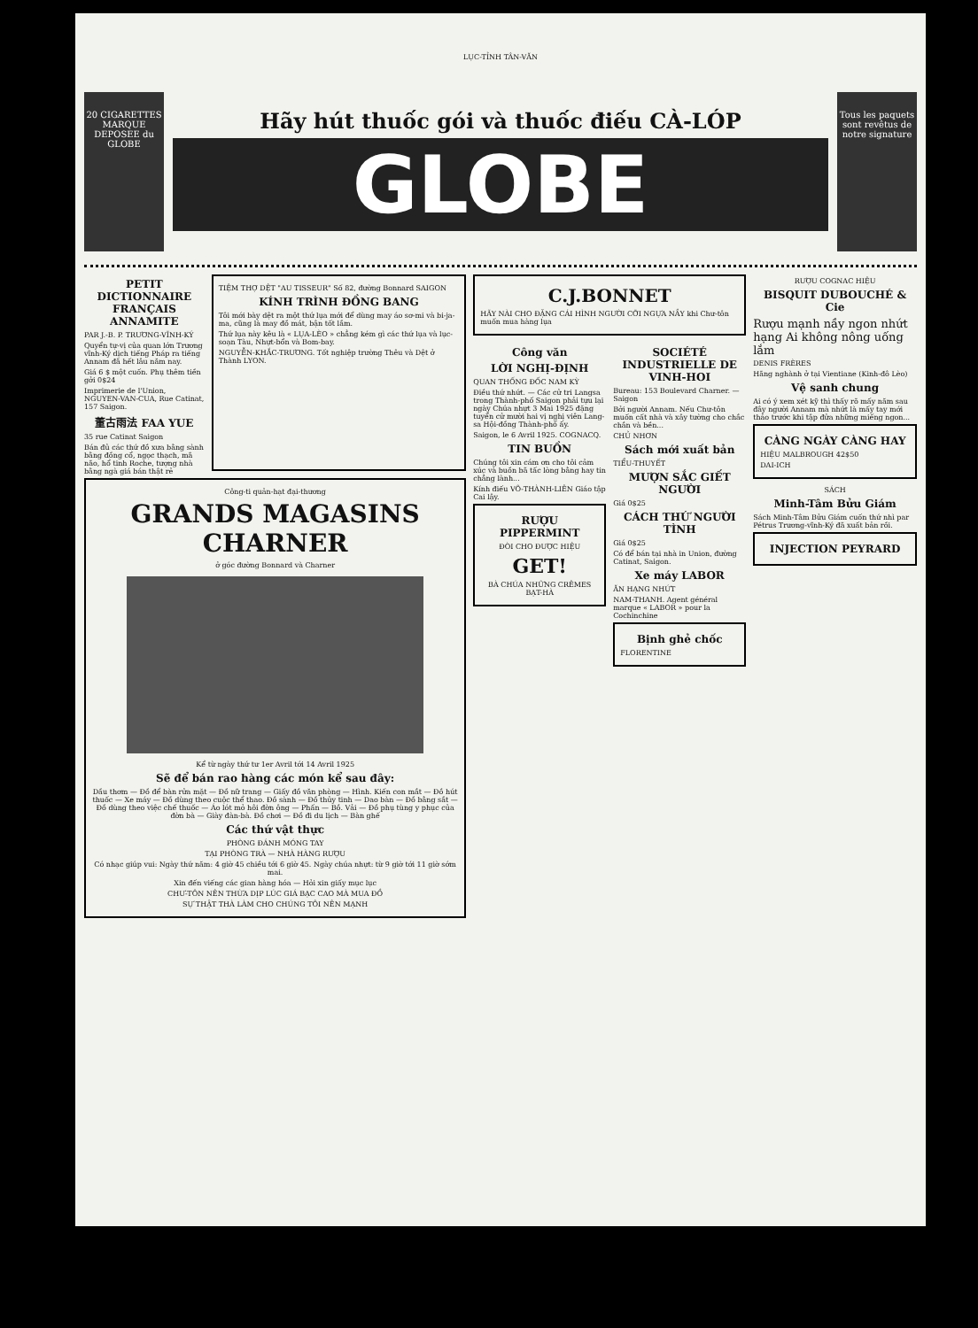LỤC-TỈNH TÂN-VĂN
20 CIGARETTES MARQUE DEPOSEE du GLOBE
Hãy hút thuốc gói và thuốc điếu CÀ-LÓP
GLOBE
Tous les paquets sont revêtus de notre signature
PETIT DICTIONNAIRE FRANÇAIS ANNAMITE
PAR J.-B. P. TRƯƠNG-VĨNH-KÝ
Quyển tự-vị của quan lớn Trương vĩnh-Ký dịch tiếng Pháp ra tiếng Annam đã hết lâu năm nay.
Giá 6 $ một cuốn. Phụ thêm tiền gởi 0$24
Imprimerie de l'Union, NGUYEN-VAN-CUA, Rue Catinat, 157 Saigon.
董古雨法 FAA YUE
35 rue Catinat Saigon
Bán đủ các thứ đồ xưa bằng sành bằng đồng cổ, ngọc thạch, mã não, hổ tinh Roche, tượng nhà bằng ngà giá bán thật rẻ
TIỆM THỢ DỆT "AU TISSEUR" Số 82, đường Bonnard SAIGON
KÍNH TRÌNH ĐỒNG BANG
Tôi mới bày dệt ra một thứ lụa mới để dùng may áo sơ-mi và bi-ja-ma, cũng là may đồ mát, bận tốt lắm.
Thứ lụa này kêu là « LỤA-LÈO » chẳng kém gì các thứ lụa và lục-soạn Tàu, Nhựt-bổn và Bom-bay.
NGUYỄN-KHẮC-TRƯƠNG. Tốt nghiệp trường Thêu và Dệt ở Thành LYON.
Công-ti quản-hạt đại-thương
GRANDS MAGASINS CHARNER
ở góc đường Bonnard và Charner
Kể từ ngày thứ tư 1er Avril tới 14 Avril 1925
Sẽ để bán rao hàng các món kể sau đây:
Dầu thơm — Đồ để bàn rửa mặt — Đồ nữ trang — Giấy đồ văn phòng — Hình. Kiến con mắt — Đồ hút thuốc — Xe máy — Đồ dùng theo cuộc thể thao. Đồ sành — Đồ thủy tinh — Dao bàn — Đồ bằng sắt — Đồ dùng theo việc chế thuốc — Áo lót mỏ hôi đờn ông — Phấn — Bồ. Vải — Đồ phụ tùng y phục của đờn bà — Giày đàn-bà. Đồ chơi — Đồ đi du lịch — Bàn ghế
Các thứ vật thực
PHÒNG ĐÁNH MÓNG TAY
TẠI PHÒNG TRÀ — NHÀ HÀNG RƯỢU
Có nhạc giúp vui: Ngày thứ năm: 4 giờ 45 chiều tới 6 giờ 45. Ngày chúa nhựt: từ 9 giờ tới 11 giờ sớm mai.
Xin đến viếng các gian hàng hóa — Hỏi xin giấy mục lục
CHƯ-TÔN NÊN THỪA DỊP LÚC GIÁ BẠC CAO MÀ MUA ĐỒ
SỰ THẬT THÀ LÀM CHO CHÚNG TÔI NÊN MẠNH
C.J.BONNET
HÃY NÀI CHO ĐẶNG CÁI HÌNH NGƯỜI CỠI NGỰA NẦY khi Chư-tôn muốn mua hàng lụa
Công văn
LỜI NGHỊ-ĐỊNH
QUAN THỐNG ĐỐC NAM KỲ
Điều thứ nhứt. — Các cử tri Langsa trong Thành-phố Saigon phải tựu lại ngày Chúa nhựt 3 Mai 1925 đặng tuyển cử mười hai vị nghị viên Lang-sa Hội-đồng Thành-phố ấy.
Saigon, le 6 Avril 1925. COGNACQ.
TIN BUỒN
Chúng tôi xin cám ơn cho tôi cảm xúc và buồn bã tấc lòng bằng hay tin chẳng lành...
Kính điếu VÕ-THÀNH-LIÊN Giáo tập Cai lậy.
RƯỢU PIPPERMINT
ĐÒI CHO ĐƯỢC HIỆU
GET!
BÀ CHÚA NHỮNG CRÊMES BẠT-HÀ
SOCIÉTÉ INDUSTRIELLE DE VINH-HOI
Bureau: 153 Boulevard Charner. — Saigon
Bởi người Annam. Nếu Chư-tôn muốn cất nhà và xây tường cho chắc chắn và bền...
CHỦ NHƠN
Sách mới xuất bản
TIỂU-THUYẾT
MƯỢN SẮC GIẾT NGƯỜI
Giá 0$25
CÁCH THỨ NGƯỜI TÌNH
Giá 0$25
Có để bán tại nhà in Union, đường Catinat, Saigon.
Xe máy LABOR
ĂN HẠNG NHỨT
NAM-THANH. Agent général marque « LABOR » pour la Cochinchine
Bịnh ghẻ chốc
FLORENTINE
RƯỢU COGNAC HIỆU
BISQUIT DUBOUCHÉ & Cie
Rượu mạnh nầy ngon nhứt hạng Ai không nông uống lắm
DENIS FRÈRES
Hãng nghành ở tại Vientiane (Kinh-đô Lèo)
Vệ sanh chung
Ai có ý xem xét kỹ thì thấy rõ mấy năm sau đây người Annam mà nhứt là mấy tay mới thảo trước khi tập đửa những miếng ngon...
CÀNG NGÀY CÀNG HAY
HIỆU MALBROUGH 42$50
DAI-ICH
SÁCH
Minh-Tâm Bửu Giám
Sách Minh-Tâm Bửu Giám cuốn thứ nhì par Pétrus Trương-vĩnh-Ký đã xuất bản rồi.
INJECTION PEYRARD